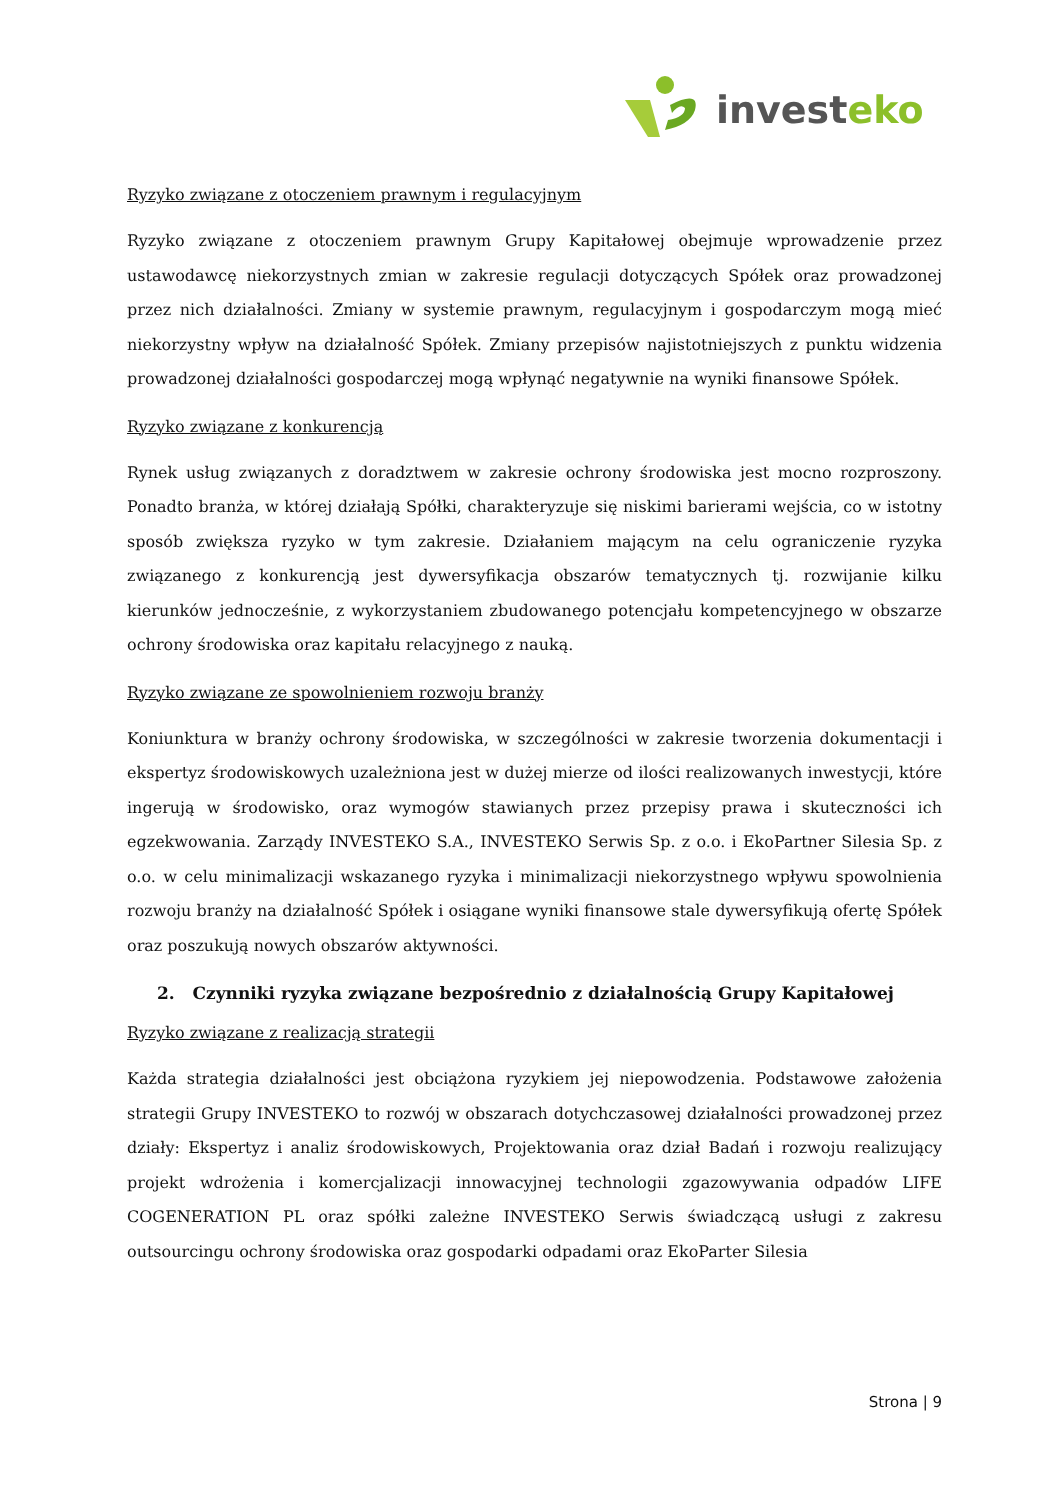investeko
Ryzyko związane z otoczeniem prawnym i regulacyjnym
Ryzyko związane z otoczeniem prawnym Grupy Kapitałowej obejmuje wprowadzenie przez ustawodawcę niekorzystnych zmian w zakresie regulacji dotyczących Spółek oraz prowadzonej przez nich działalności. Zmiany w systemie prawnym, regulacyjnym i gospodarczym mogą mieć niekorzystny wpływ na działalność Spółek. Zmiany przepisów najistotniejszych z punktu widzenia prowadzonej działalności gospodarczej mogą wpłynąć negatywnie na wyniki finansowe Spółek.
Ryzyko związane z konkurencją
Rynek usług związanych z doradztwem w zakresie ochrony środowiska jest mocno rozproszony. Ponadto branża, w której działają Spółki, charakteryzuje się niskimi barierami wejścia, co w istotny sposób zwiększa ryzyko w tym zakresie. Działaniem mającym na celu ograniczenie ryzyka związanego z konkurencją jest dywersyfikacja obszarów tematycznych tj. rozwijanie kilku kierunków jednocześnie, z wykorzystaniem zbudowanego potencjału kompetencyjnego w obszarze ochrony środowiska oraz kapitału relacyjnego z nauką.
Ryzyko związane ze spowolnieniem rozwoju branży
Koniunktura w branży ochrony środowiska, w szczególności w zakresie tworzenia dokumentacji i ekspertyz środowiskowych uzależniona jest w dużej mierze od ilości realizowanych inwestycji, które ingerują w środowisko, oraz wymogów stawianych przez przepisy prawa i skuteczności ich egzekwowania. Zarządy INVESTEKO S.A., INVESTEKO Serwis Sp. z o.o. i EkoPartner Silesia Sp. z o.o. w celu minimalizacji wskazanego ryzyka i minimalizacji niekorzystnego wpływu spowolnienia rozwoju branży na działalność Spółek i osiągane wyniki finansowe stale dywersyfikują ofertę Spółek oraz poszukują nowych obszarów aktywności.
2. Czynniki ryzyka związane bezpośrednio z działalnością Grupy Kapitałowej
Ryzyko związane z realizacją strategii
Każda strategia działalności jest obciążona ryzykiem jej niepowodzenia. Podstawowe założenia strategii Grupy INVESTEKO to rozwój w obszarach dotychczasowej działalności prowadzonej przez działy: Ekspertyz i analiz środowiskowych, Projektowania oraz dział Badań i rozwoju realizujący projekt wdrożenia i komercjalizacji innowacyjnej technologii zgazowywania odpadów LIFE COGENERATION PL oraz spółki zależne INVESTEKO Serwis świadczącą usługi z zakresu outsourcingu ochrony środowiska oraz gospodarki odpadami oraz EkoParter Silesia
Strona | 9